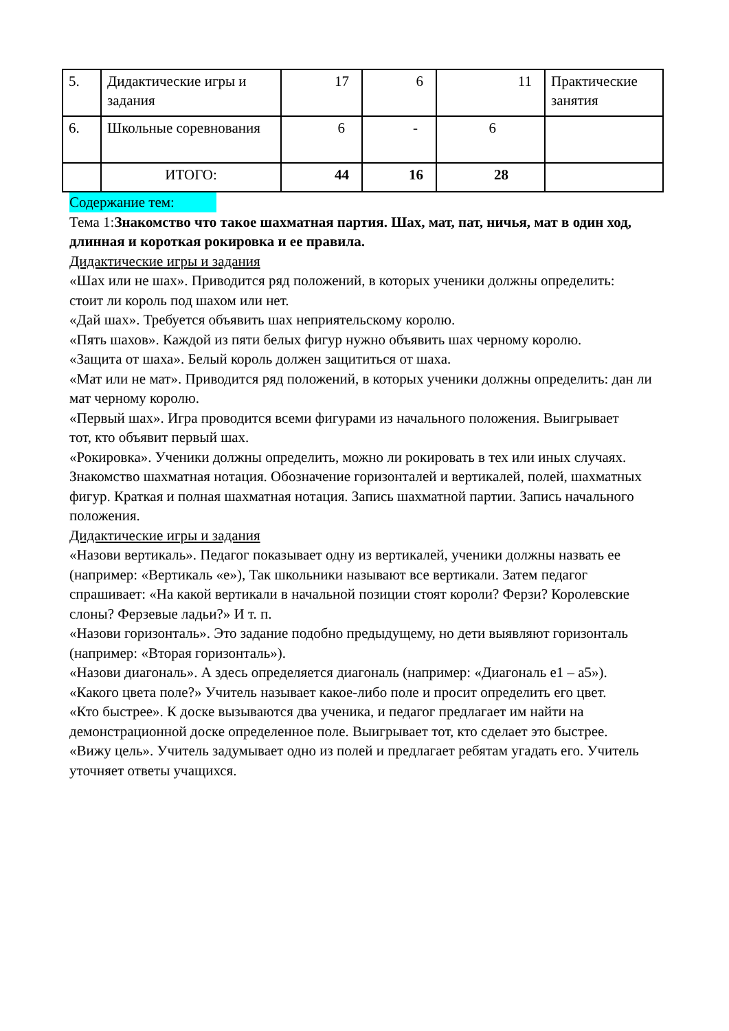| 5. | Дидактические игры и задания | 17 | 6 | 11 | Практические занятия |
| 6. | Школьные соревнования | 6 | - | 6 | |
| | ИТОГО: | 44 | 16 | 28 | |
Содержание тем:
Тема 1:Знакомство что такое шахматная партия. Шах, мат, пат, ничья, мат в один ход, длинная и короткая рокировка и ее правила.
Дидактические игры и задания
«Шах или не шах». Приводится ряд положений, в которых ученики должны определить:
стоит ли король под шахом или нет.
«Дай шах». Требуется объявить шах неприятельскому королю.
«Пять шахов». Каждой из пяти белых фигур нужно объявить шах черному королю.
«Защита от шаха». Белый король должен защититься от шаха.
«Мат или не мат». Приводится ряд положений, в которых ученики должны определить: дан ли мат черному королю.
«Первый шах». Игра проводится всеми фигурами из начального положения. Выигрывает
тот, кто объявит первый шах.
«Рокировка». Ученики должны определить, можно ли рокировать в тех или иных случаях.
Знакомство шахматная нотация. Обозначение горизонталей и вертикалей, полей, шахматных фигур. Краткая и полная шахматная нотация. Запись шахматной партии. Запись начального положения.
Дидактические игры и задания
«Назови вертикаль». Педагог показывает одну из вертикалей, ученики должны назвать ее
(например: «Вертикаль «е»), Так школьники называют все вертикали. Затем педагог спрашивает: «На какой вертикали в начальной позиции стоят короли? Ферзи? Королевские слоны? Ферзевые ладьи?» И т. п.
«Назови горизонталь». Это задание подобно предыдущему, но дети выявляют горизонталь
(например: «Вторая горизонталь»).
«Назови диагональ». А здесь определяется диагональ (например: «Диагональ е1 – а5»).
«Какого цвета поле?» Учитель называет какое-либо поле и просит определить его цвет.
«Кто быстрее». К доске вызываются два ученика, и педагог предлагает им найти на демонстрационной доске определенное поле. Выигрывает тот, кто сделает это быстрее.
«Вижу цель». Учитель задумывает одно из полей и предлагает ребятам угадать его. Учитель уточняет ответы учащихся.